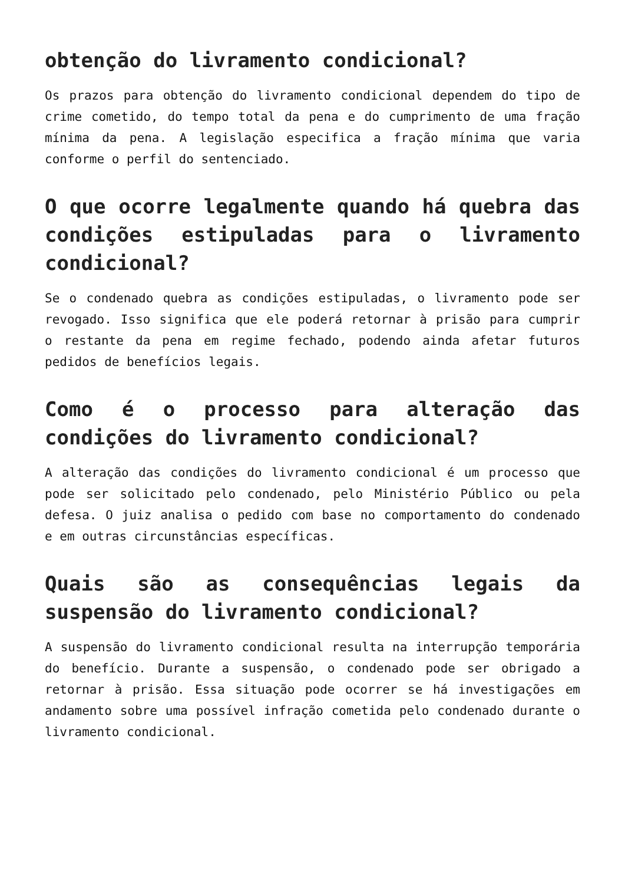obtenção do livramento condicional?
Os prazos para obtenção do livramento condicional dependem do tipo de crime cometido, do tempo total da pena e do cumprimento de uma fração mínima da pena. A legislação especifica a fração mínima que varia conforme o perfil do sentenciado.
O que ocorre legalmente quando há quebra das condições estipuladas para o livramento condicional?
Se o condenado quebra as condições estipuladas, o livramento pode ser revogado. Isso significa que ele poderá retornar à prisão para cumprir o restante da pena em regime fechado, podendo ainda afetar futuros pedidos de benefícios legais.
Como é o processo para alteração das condições do livramento condicional?
A alteração das condições do livramento condicional é um processo que pode ser solicitado pelo condenado, pelo Ministério Público ou pela defesa. O juiz analisa o pedido com base no comportamento do condenado e em outras circunstâncias específicas.
Quais são as consequências legais da suspensão do livramento condicional?
A suspensão do livramento condicional resulta na interrupção temporária do benefício. Durante a suspensão, o condenado pode ser obrigado a retornar à prisão. Essa situação pode ocorrer se há investigações em andamento sobre uma possível infração cometida pelo condenado durante o livramento condicional.